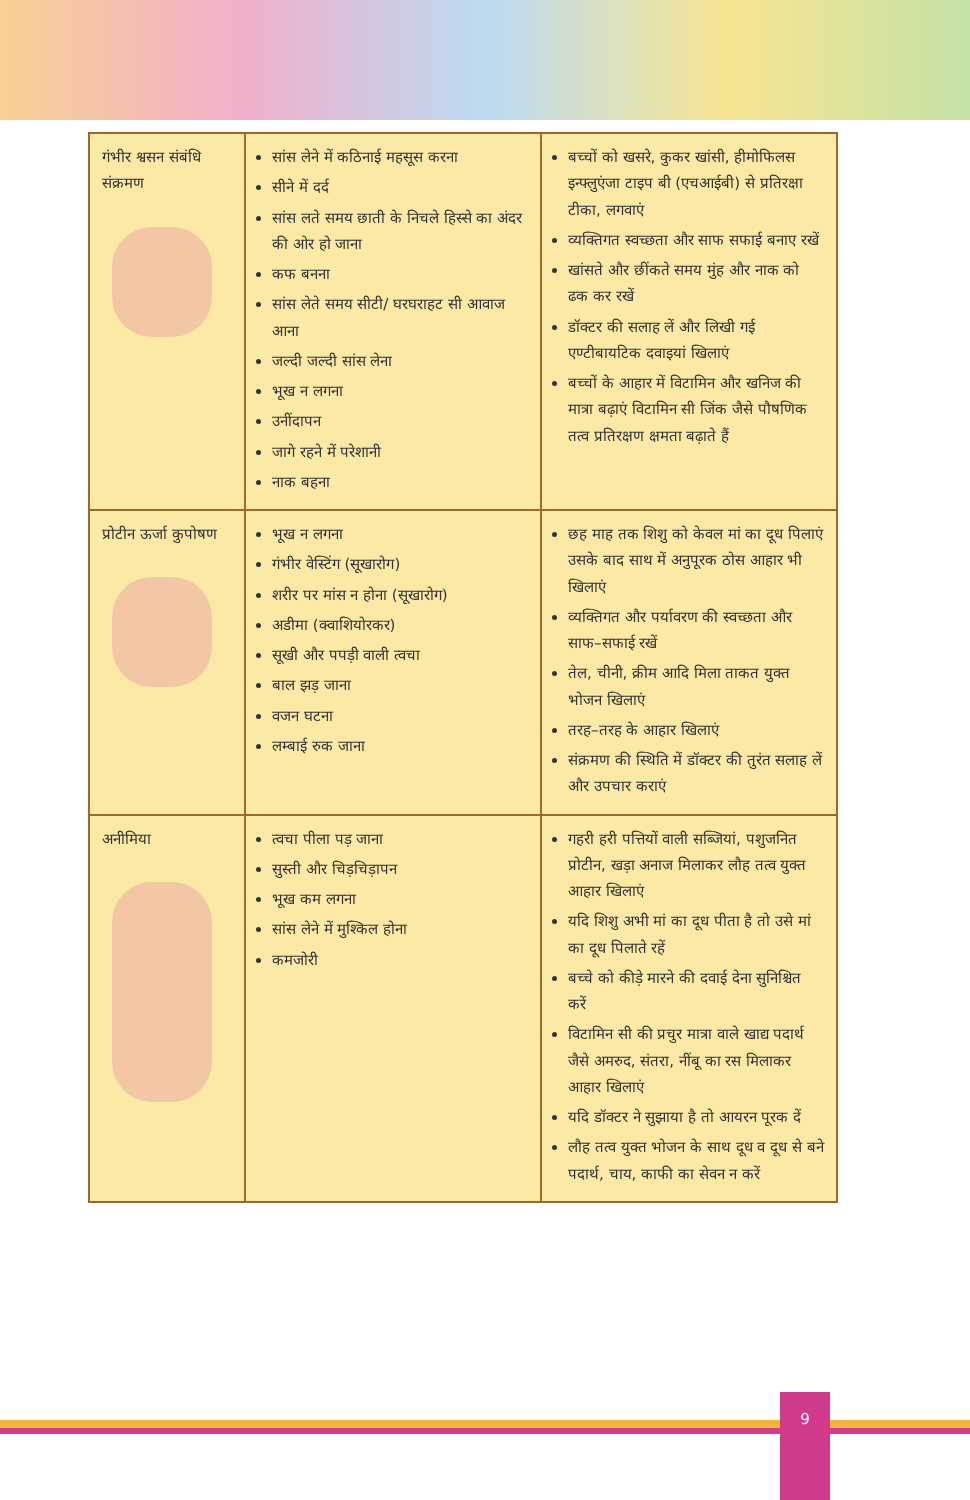| गंभीर श्वसन संबंधि संक्रमण | सांस लेने में कठिनाई महसूस करना सीने में दर्द सांस लते समय छाती के निचले हिस्से का अंदर की ओर हो जाना कफ बनना सांस लेते समय सीटी/ घरघराहट सी आवाज आना जल्दी जल्दी सांस लेना भूख न लगना उनींदापन जागे रहने में परेशानी नाक बहना | बच्चों को खसरे, कुकर खांसी, हीमोफिलस इन्फ्लुएंजा टाइप बी (एचआईबी) से प्रतिरक्षा टीका, लगवाएं व्यक्तिगत स्वच्छता और साफ सफाई बनाए रखें खांसते और छींकते समय मुंह और नाक को ढक कर रखें डॉक्टर की सलाह लें और लिखी गई एण्टीबायटिक दवाइयां खिलाएं बच्चों के आहार में विटामिन और खनिज की मात्रा बढ़ाएं विटामिन सी जिंक जैसे पौषणिक तत्व प्रतिरक्षण क्षमता बढ़ाते हैं |
| प्रोटीन ऊर्जा कुपोषण | भूख न लगना गंभीर वेस्टिंग (सूखारोग) शरीर पर मांस न होना (सूखारोग) अडीमा (क्वाशियोरकर) सूखी और पपड़ी वाली त्वचा बाल झड़ जाना वजन घटना लम्बाई रुक जाना | छह माह तक शिशु को केवल मां का दूध पिलाएं उसके बाद साथ में अनुपूरक ठोस आहार भी खिलाएं व्यक्तिगत और पर्यावरण की स्वच्छता और साफ–सफाई रखें तेल, चीनी, क्रीम आदि मिला ताकत युक्त भोजन खिलाएं तरह–तरह के आहार खिलाएं संक्रमण की स्थिति में डॉक्टर की तुरंत सलाह लें और उपचार कराएं |
| अनीमिया | त्वचा पीला पड़ जाना सुस्ती और चिड़चिड़ापन भूख कम लगना सांस लेने में मुश्किल होना कमजोरी | गहरी हरी पत्तियों वाली सब्जियां, पशुजनित प्रोटीन, खड़ा अनाज मिलाकर लौह तत्व युक्त आहार खिलाएं यदि शिशु अभी मां का दूध पीता है तो उसे मां का दूध पिलाते रहें बच्चे को कीड़े मारने की दवाई देना सुनिश्चित करें विटामिन सी की प्रचुर मात्रा वाले खाद्य पदार्थ जैसे अमरुद, संतरा, नींबू का रस मिलाकर आहार खिलाएं यदि डॉक्टर ने सुझाया है तो आयरन पूरक दें लौह तत्व युक्त भोजन के साथ दूध व दूध से बने पदार्थ, चाय, काफी का सेवन न करें |
9